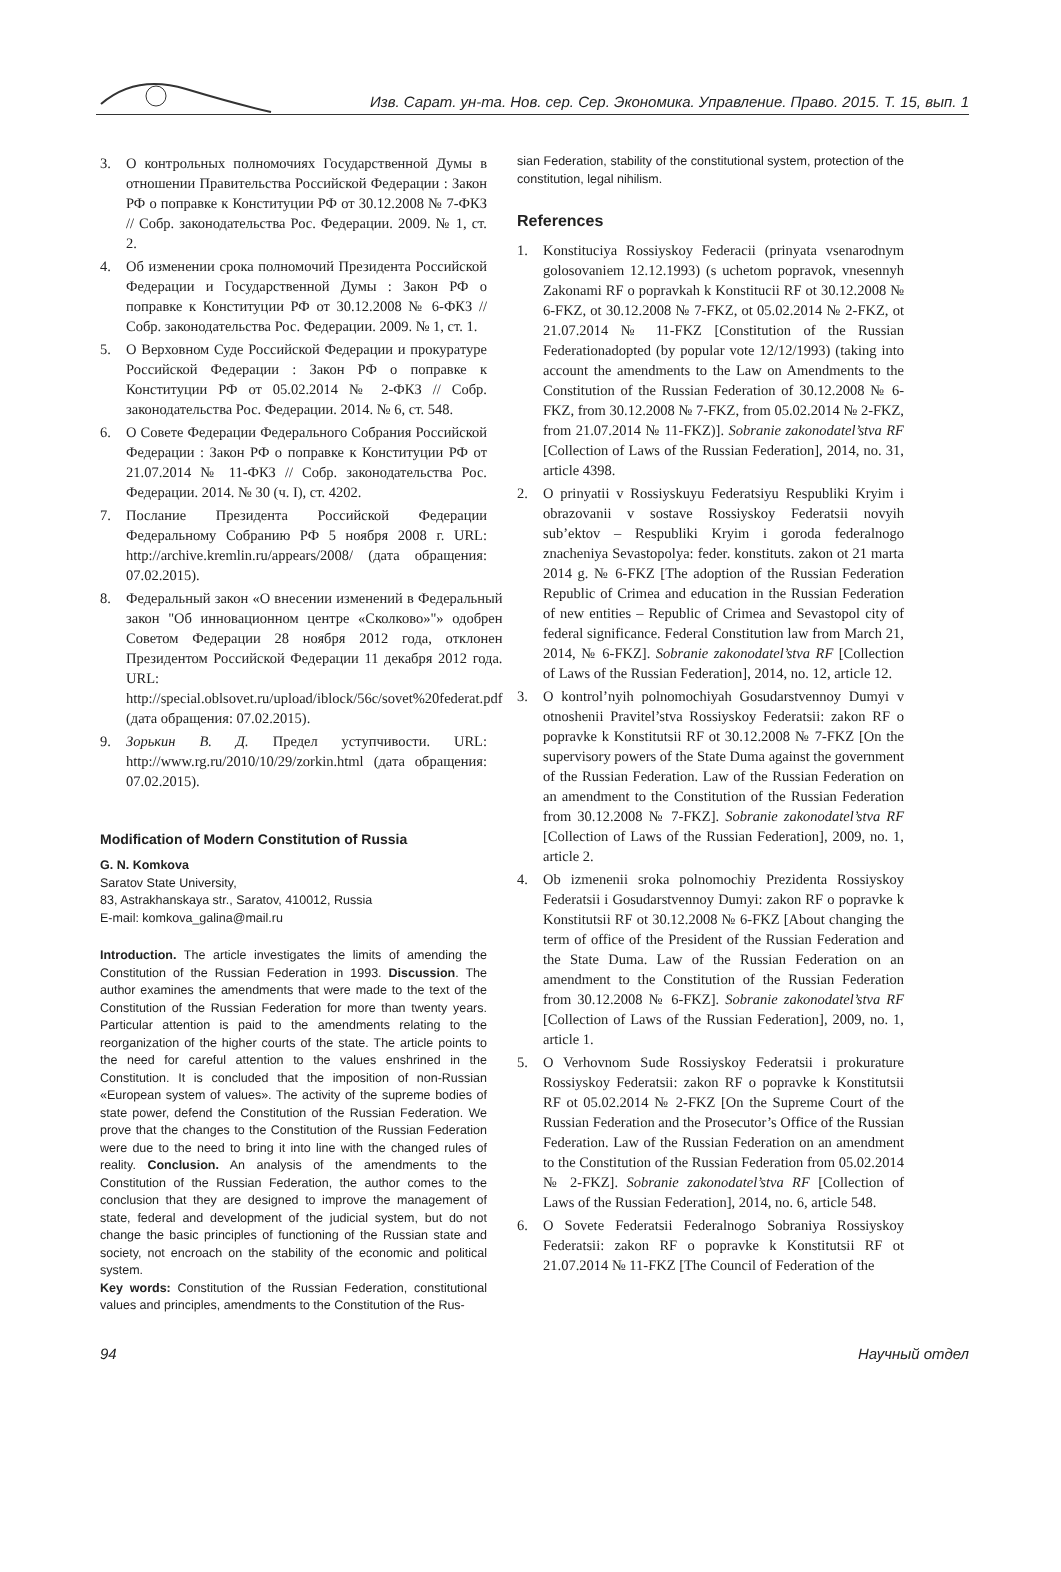Изв. Сарат. ун-та. Нов. сер. Сер. Экономика. Управление. Право. 2015. Т. 15, вып. 1
3. О контрольных полномочиях Государственной Думы в отношении Правительства Российской Федерации : Закон РФ о поправке к Конституции РФ от 30.12.2008 № 7-ФКЗ // Собр. законодательства Рос. Федерации. 2009. № 1, ст. 2.
4. Об изменении срока полномочий Президента Российской Федерации и Государственной Думы : Закон РФ о поправке к Конституции РФ от 30.12.2008 № 6-ФКЗ // Собр. законодательства Рос. Федерации. 2009. № 1, ст. 1.
5. О Верховном Суде Российской Федерации и прокуратуре Российской Федерации : Закон РФ о поправке к Конституции РФ от 05.02.2014 № 2-ФКЗ // Собр. законодательства Рос. Федерации. 2014. № 6, ст. 548.
6. О Совете Федерации Федерального Собрания Российской Федерации : Закон РФ о поправке к Конституции РФ от 21.07.2014 № 11-ФКЗ // Собр. законодательства Рос. Федерации. 2014. № 30 (ч. I), ст. 4202.
7. Послание Президента Российской Федерации Федеральному Собранию РФ 5 ноября 2008 г. URL: http://archive.kremlin.ru/appears/2008/ (дата обращения: 07.02.2015).
8. Федеральный закон «О внесении изменений в Федеральный закон "Об инновационном центре «Сколково»"» одобрен Советом Федерации 28 ноября 2012 года, отклонен Президентом Российской Федерации 11 декабря 2012 года. URL: http://special.oblsovet.ru/upload/iblock/56c/sovet%20federat.pdf (дата обращения: 07.02.2015).
9. Зорькин В. Д. Предел уступчивости. URL: http://www.rg.ru/2010/10/29/zorkin.html (дата обращения: 07.02.2015).
Modification of Modern Constitution of Russia
G. N. Komkova
Saratov State University,
83, Astrakhanskaya str., Saratov, 410012, Russia
E-mail: komkova_galina@mail.ru
Introduction. The article investigates the limits of amending the Constitution of the Russian Federation in 1993. Discussion. The author examines the amendments that were made to the text of the Constitution of the Russian Federation for more than twenty years. Particular attention is paid to the amendments relating to the reorganization of the higher courts of the state. The article points to the need for careful attention to the values enshrined in the Constitution. It is concluded that the imposition of non-Russian «European system of values». The activity of the supreme bodies of state power, defend the Constitution of the Russian Federation. We prove that the changes to the Constitution of the Russian Federation were due to the need to bring it into line with the changed rules of reality. Conclusion. An analysis of the amendments to the Constitution of the Russian Federation, the author comes to the conclusion that they are designed to improve the management of state, federal and development of the judicial system, but do not change the basic principles of functioning of the Russian state and society, not encroach on the stability of the economic and political system.
Key words: Constitution of the Russian Federation, constitutional values and principles, amendments to the Constitution of the Rus-
sian Federation, stability of the constitutional system, protection of the constitution, legal nihilism.
References
1. Konstituciya Rossiyskoy Federacii (prinyata vsenarodnym golosovaniem 12.12.1993) (s uchetom popravok, vnesennyh Zakonami RF o popravkah k Konstitucii RF ot 30.12.2008 № 6-FKZ, ot 30.12.2008 № 7-FKZ, ot 05.02.2014 № 2-FKZ, ot 21.07.2014 № 11-FKZ [Constitution of the Russian Federationadopted (by popular vote 12/12/1993) (taking into account the amendments to the Law on Amendments to the Constitution of the Russian Federation of 30.12.2008 № 6-FKZ, from 30.12.2008 № 7-FKZ, from 05.02.2014 № 2-FKZ, from 21.07.2014 № 11-FKZ)]. Sobranie zakonodatel’stva RF [Collection of Laws of the Russian Federation], 2014, no. 31, article 4398.
2. O prinyatii v Rossiyskuyu Federatsiyu Respubliki Kryim i obrazovanii v sostave Rossiyskoy Federatsii novyih sub’ektov – Respubliki Kryim i goroda federalnogo znacheniya Sevastopolya: feder. konstituts. zakon ot 21 marta 2014 g. № 6-FKZ [The adoption of the Russian Federation Republic of Crimea and education in the Russian Federation of new entities – Republic of Crimea and Sevastopol city of federal significance. Federal Constitution law from March 21, 2014, № 6-FKZ]. Sobranie zakonodatel’stva RF [Collection of Laws of the Russian Federation], 2014, no. 12, article 12.
3. O kontrol’nyih polnomochiyah Gosudarstvennoy Dumyi v otnoshenii Pravitel’stva Rossiyskoy Federatsii: zakon RF o popravke k Konstitutsii RF ot 30.12.2008 № 7-FKZ [On the supervisory powers of the State Duma against the government of the Russian Federation. Law of the Russian Federation on an amendment to the Constitution of the Russian Federation from 30.12.2008 № 7-FKZ]. Sobranie zakonodatel’stva RF [Collection of Laws of the Russian Federation], 2009, no. 1, article 2.
4. Ob izmenenii sroka polnomochiy Prezidenta Rossiyskoy Federatsii i Gosudarstvennoy Dumyi: zakon RF o popravke k Konstitutsii RF ot 30.12.2008 № 6-FKZ [About changing the term of office of the President of the Russian Federation and the State Duma. Law of the Russian Federation on an amendment to the Constitution of the Russian Federation from 30.12.2008 № 6-FKZ]. Sobranie zakonodatel’stva RF [Collection of Laws of the Russian Federation], 2009, no. 1, article 1.
5. O Verhovnom Sude Rossiyskoy Federatsii i prokurature Rossiyskoy Federatsii: zakon RF o popravke k Konstitutsii RF ot 05.02.2014 № 2-FKZ [On the Supreme Court of the Russian Federation and the Prosecutor’s Office of the Russian Federation. Law of the Russian Federation on an amendment to the Constitution of the Russian Federation from 05.02.2014 № 2-FKZ]. Sobranie zakonodatel’stva RF [Collection of Laws of the Russian Federation], 2014, no. 6, article 548.
6. O Sovete Federatsii Federalnogo Sobraniya Rossiyskoy Federatsii: zakon RF o popravke k Konstitutsii RF ot 21.07.2014 № 11-FKZ [The Council of Federation of the
94 Научный отдел